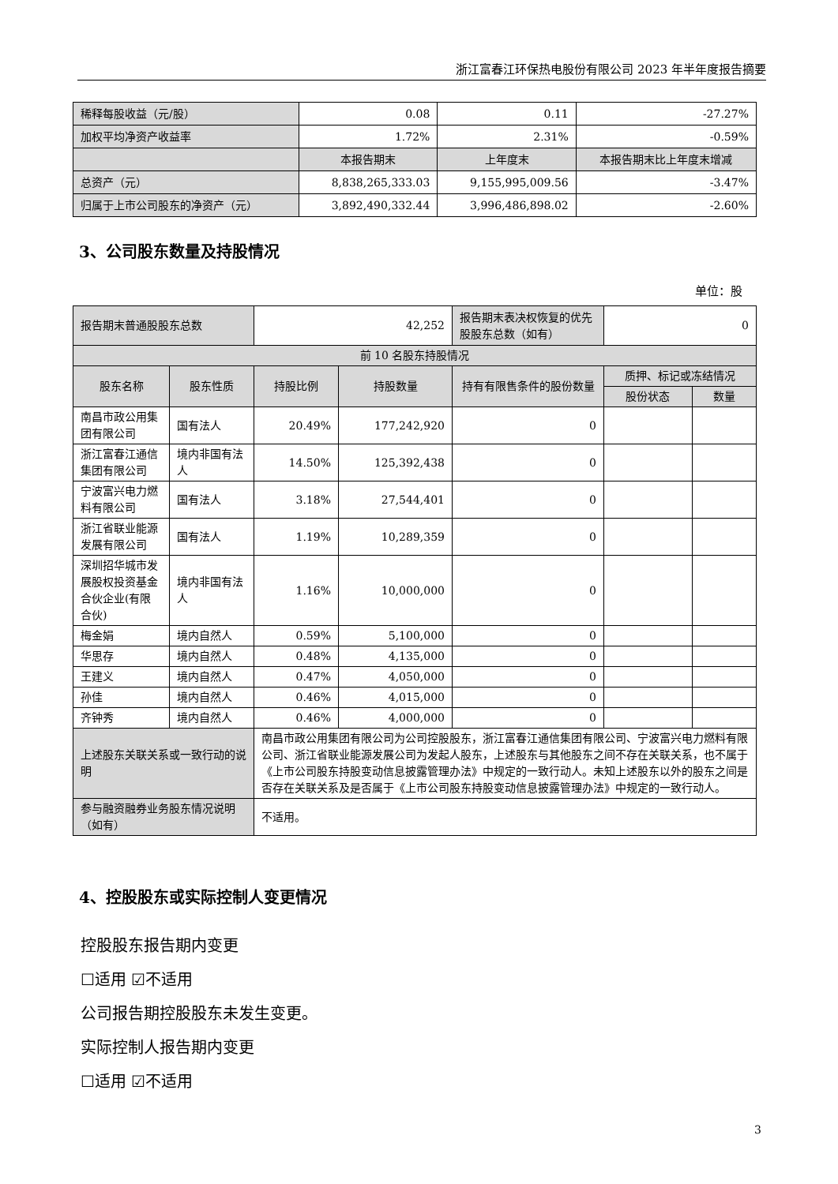浙江富春江环保热电股份有限公司 2023 年半年度报告摘要
| 稀释每股收益（元/股） | 0.08 | 0.11 | -27.27% |
| 加权平均净资产收益率 | 1.72% | 2.31% | -0.59% |
| | 本报告期末 | 上年度末 | 本报告期末比上年度末增减 |
| 总资产（元） | 8,838,265,333.03 | 9,155,995,009.56 | -3.47% |
| 归属于上市公司股东的净资产（元） | 3,892,490,332.44 | 3,996,486,898.02 | -2.60% |
3、公司股东数量及持股情况
单位：股
| 报告期末普通股股东总数 | | 42,252 | | 报告期末表决权恢复的优先股股东总数（如有） | 0 | |
| 前 10 名股东持股情况 | | | | | | |
| 股东名称 | 股东性质 | 持股比例 | 持股数量 | 持有有限售条件的股份数量 | 质押、标记或冻结情况 | |
| | | | | | 股份状态 | 数量 |
| 南昌市政公用集团有限公司 | 国有法人 | 20.49% | 177,242,920 | 0 | | |
| 浙江富春江通信集团有限公司 | 境内非国有法人 | 14.50% | 125,392,438 | 0 | | |
| 宁波富兴电力燃料有限公司 | 国有法人 | 3.18% | 27,544,401 | 0 | | |
| 浙江省联业能源发展有限公司 | 国有法人 | 1.19% | 10,289,359 | 0 | | |
| 深圳招华城市发展股权投资基金合伙企业(有限合伙) | 境内非国有法人 | 1.16% | 10,000,000 | 0 | | |
| 梅金娟 | 境内自然人 | 0.59% | 5,100,000 | 0 | | |
| 华思存 | 境内自然人 | 0.48% | 4,135,000 | 0 | | |
| 王建义 | 境内自然人 | 0.47% | 4,050,000 | 0 | | |
| 孙佳 | 境内自然人 | 0.46% | 4,015,000 | 0 | | |
| 齐钟秀 | 境内自然人 | 0.46% | 4,000,000 | 0 | | |
| 上述股东关联关系或一致行动的说明 | | 南昌市政公用集团有限公司为公司控股股东，浙江富春江通信集团有限公司、宁波富兴电力燃料有限公司、浙江省联业能源发展公司为发起人股东，上述股东与其他股东之间不存在关联关系，也不属于《上市公司股东持股变动信息披露管理办法》中规定的一致行动人。未知上述股东以外的股东之间是否存在关联关系及是否属于《上市公司股东持股变动信息披露管理办法》中规定的一致行动人。 | | | | |
| 参与融资融券业务股东情况说明（如有） | | 不适用。 | | | | |
4、控股股东或实际控制人变更情况
控股股东报告期内变更
☐适用 ☑不适用
公司报告期控股股东未发生变更。
实际控制人报告期内变更
☐适用 ☑不适用
3